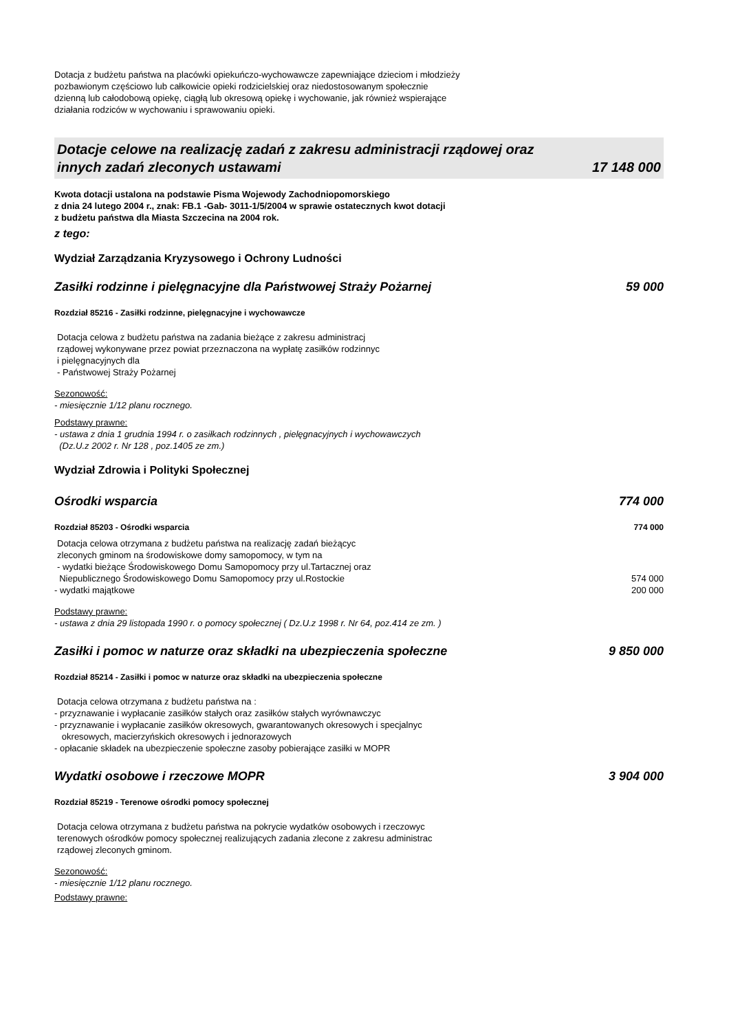Dotacja z budżetu państwa na placówki opiekuńczo-wychowawcze zapewniające dzieciom i młodzieży
pozbawionym częściowo lub całkowicie opieki rodzicielskiej oraz niedostosowanym społecznie
dzienną lub całodobową opiekę, ciągłą lub okresową opiekę i wychowanie, jak również wspierające
działania rodziców w wychowaniu i sprawowaniu opieki.
Dotacje celowe na realizację zadań z zakresu administracji rządowej oraz
innych zadań zleconych ustawami 17 148 000
Kwota dotacji ustalona na podstawie Pisma Wojewody Zachodniopomorskiego
z dnia 24 lutego 2004 r., znak: FB.1 -Gab- 3011-1/5/2004 w sprawie ostatecznych kwot dotacji
z budżetu państwa dla Miasta Szczecina na 2004 rok.
z tego:
Wydział Zarządzania Kryzysowego i Ochrony Ludności
Zasiłki rodzinne i pielęgnacyjne dla Państwowej Straży Pożarnej 59 000
Rozdział 85216 - Zasiłki rodzinne, pielęgnacyjne i wychowawcze
Dotacja celowa z budżetu państwa na zadania bieżące z zakresu administracj
rządowej wykonywane przez powiat przeznaczona na wypłatę zasiłków rodzinnyc
i pielęgnacyjnych dla
- Państwowej Straży Pożarnej
Sezonowość:
- miesięcznie 1/12 planu rocznego.
Podstawy prawne:
- ustawa z dnia 1 grudnia 1994 r. o zasiłkach rodzinnych , pielęgnacyjnych i wychowawczych
(Dz.U.z 2002 r. Nr 128 , poz.1405 ze zm.)
Wydział Zdrowia i Polityki Społecznej
Ośrodki wsparcia 774 000
Rozdział 85203 - Ośrodki wsparcia 774 000
Dotacja celowa otrzymana z budżetu państwa na realizację zadań bieżącyc
zleconych gminom na środowiskowe domy samopomocy, w tym na
- wydatki bieżące Środowiskowego Domu Samopomocy przy ul.Tartacznej oraz
Niepublicznego Środowiskowego Domu Samopomocy przy ul.Rostockie 574 000
- wydatki majątkowe 200 000
Podstawy prawne:
- ustawa z dnia 29 listopada 1990 r. o pomocy społecznej ( Dz.U.z 1998 r. Nr 64, poz.414 ze zm. )
Zasiłki i pomoc w naturze oraz składki na ubezpieczenia społeczne 9 850 000
Rozdział 85214 - Zasiłki i pomoc w naturze oraz składki na ubezpieczenia społeczne
Dotacja celowa otrzymana z budżetu państwa na :
- przyznawanie i wypłacanie zasiłków stałych oraz zasiłków stałych wyrównawczyc
- przyznawanie i wypłacanie zasiłków okresowych, gwarantowanych okresowych i specjalnyc
okresowych, macierzyńskich okresowych i jednorazowych
- opłacanie składek na ubezpieczenie społeczne zasoby pobierające zasiłki w MOPR
Wydatki osobowe i rzeczowe MOPR 3 904 000
Rozdział 85219 - Terenowe ośrodki pomocy społecznej
Dotacja celowa otrzymana z budżetu państwa na pokrycie wydatków osobowych i rzeczowyc
terenowych ośrodków pomocy społecznej realizujących zadania zlecone z zakresu administrac
rządowej zleconych gminom.
Sezonowość:
- miesięcznie 1/12 planu rocznego.
Podstawy prawne: